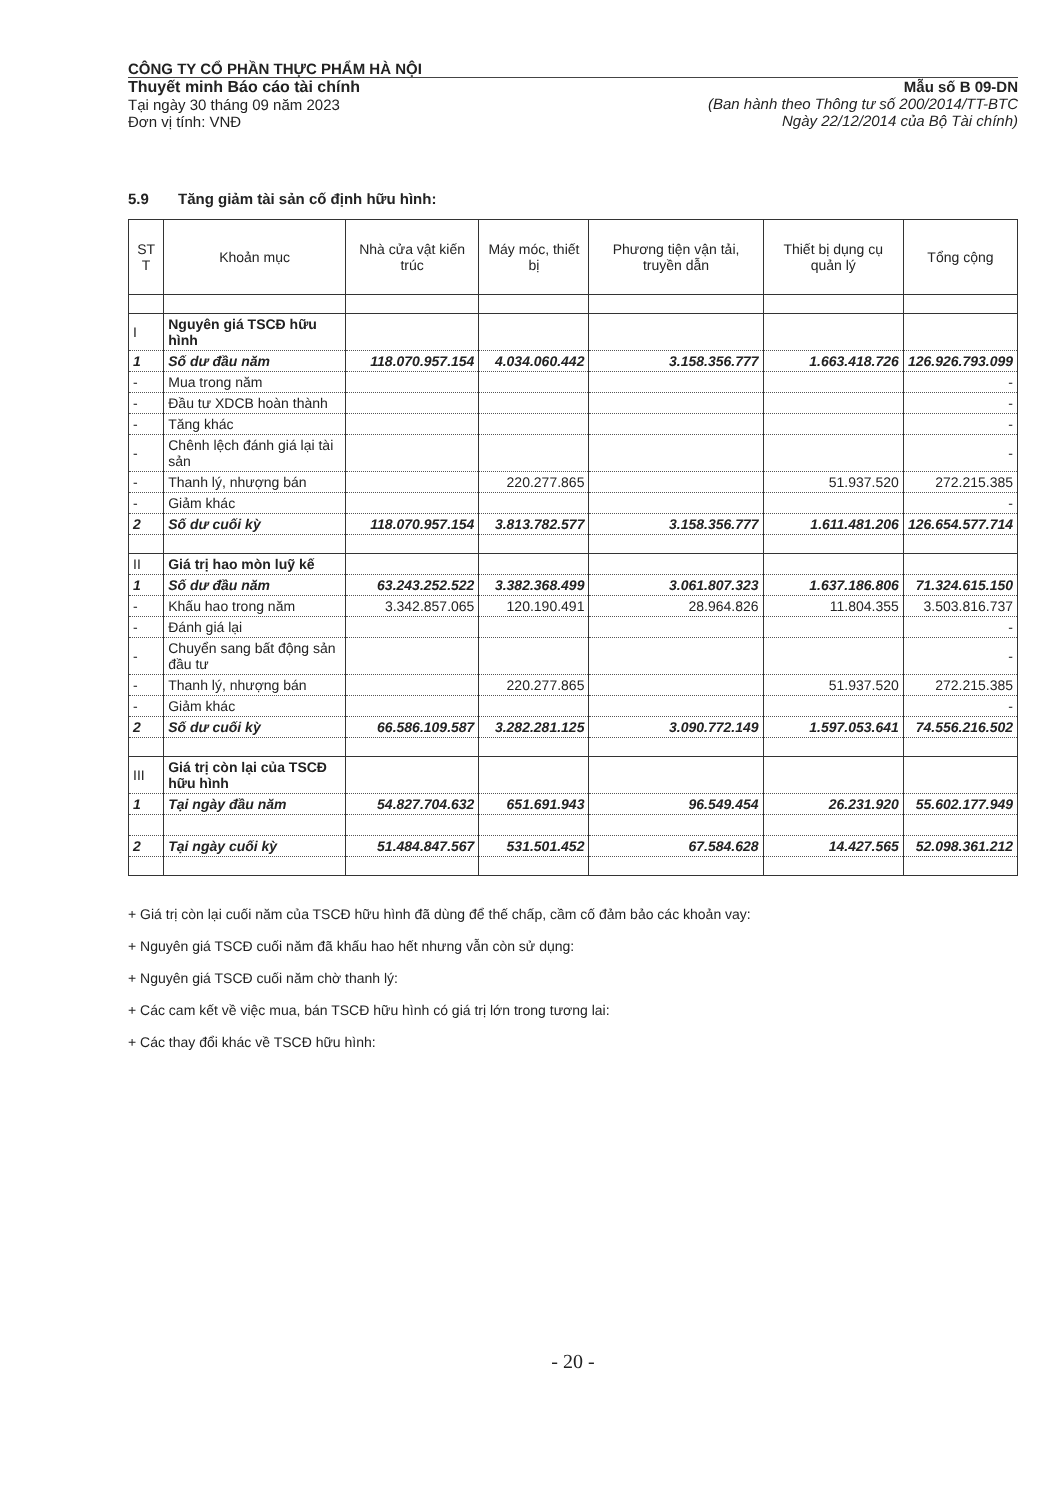CÔNG TY CỔ PHẦN THỰC PHẨM HÀ NỘI
Thuyết minh Báo cáo tài chính
Tại ngày 30 tháng 09 năm 2023
Đơn vị tính: VNĐ
Mẫu số B 09-DN
(Ban hành theo Thông tư số 200/2014/TT-BTC
Ngày 22/12/2014 của Bộ Tài chính)
5.9 Tăng giảm tài sản cố định hữu hình:
| ST T | Khoản mục | Nhà cửa vật kiến trúc | Máy móc, thiết bị | Phương tiện vận tải, truyền dẫn | Thiết bị dụng cụ quản lý | Tổng cộng |
| --- | --- | --- | --- | --- | --- | --- |
| I | Nguyên giá TSCĐ hữu hình | | | | | |
| 1 | Số dư đầu năm | 118.070.957.154 | 4.034.060.442 | 3.158.356.777 | 1.663.418.726 | 126.926.793.099 |
| - | Mua trong năm | | | | | - |
| - | Đầu tư XDCB hoàn thành | | | | | - |
| - | Tăng khác | | | | | - |
| - | Chênh lệch đánh giá lại tài sản | | | | | - |
| - | Thanh lý, nhượng bán | | 220.277.865 | | 51.937.520 | 272.215.385 |
| - | Giảm khác | | | | | - |
| 2 | Số dư cuối kỳ | 118.070.957.154 | 3.813.782.577 | 3.158.356.777 | 1.611.481.206 | 126.654.577.714 |
| II | Giá trị hao mòn luỹ kế | | | | | |
| 1 | Số dư đầu năm | 63.243.252.522 | 3.382.368.499 | 3.061.807.323 | 1.637.186.806 | 71.324.615.150 |
| - | Khấu hao trong năm | 3.342.857.065 | 120.190.491 | 28.964.826 | 11.804.355 | 3.503.816.737 |
| - | Đánh giá lại | | | | | - |
| - | Chuyển sang bất động sản đầu tư | | | | | - |
| - | Thanh lý, nhượng bán | | 220.277.865 | | 51.937.520 | 272.215.385 |
| - | Giảm khác | | | | | - |
| 2 | Số dư cuối kỳ | 66.586.109.587 | 3.282.281.125 | 3.090.772.149 | 1.597.053.641 | 74.556.216.502 |
| III | Giá trị còn lại của TSCĐ hữu hình | | | | | |
| 1 | Tại ngày đầu năm | 54.827.704.632 | 651.691.943 | 96.549.454 | 26.231.920 | 55.602.177.949 |
| 2 | Tại ngày cuối kỳ | 51.484.847.567 | 531.501.452 | 67.584.628 | 14.427.565 | 52.098.361.212 |
+ Giá trị còn lại cuối năm của TSCĐ hữu hình đã dùng để thế chấp, cầm cố đảm bảo các khoản vay:
+ Nguyên giá TSCĐ cuối năm đã khấu hao hết nhưng vẫn còn sử dụng:
+ Nguyên giá TSCĐ cuối năm chờ thanh lý:
+ Các cam kết về việc mua, bán TSCĐ hữu hình có giá trị lớn trong tương lai:
+ Các thay đổi khác về TSCĐ hữu hình:
- 20 -